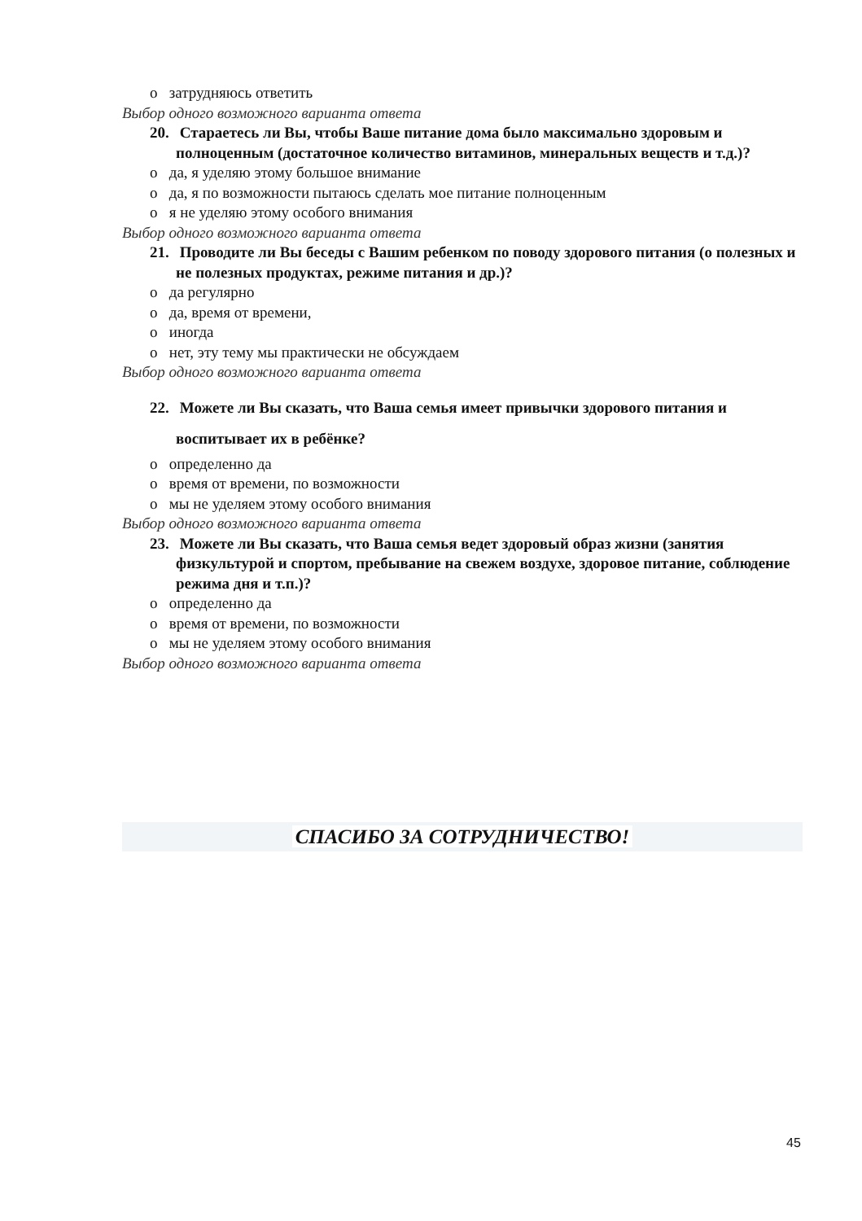о затрудняюсь ответить
Выбор одного возможного варианта ответа
20. Стараетесь ли Вы, чтобы Ваше питание дома было максимально здоровым и полноценным (достаточное количество витаминов, минеральных веществ и т.д.)?
о да, я уделяю этому большое внимание
о да, я по возможности пытаюсь сделать мое питание полноценным
о я не уделяю этому особого внимания
Выбор одного возможного варианта ответа
21. Проводите ли Вы беседы с Вашим ребенком по поводу здорового питания (о полезных и не полезных продуктах, режиме питания и др.)?
о да регулярно
о да, время от времени,
о иногда
о нет, эту тему мы практически не обсуждаем
Выбор одного возможного варианта ответа
22. Можете ли Вы сказать, что Ваша семья имеет привычки здорового питания и воспитывает их в ребёнке?
о определенно да
о время от времени, по возможности
о мы не уделяем этому особого внимания
Выбор одного возможного варианта ответа
23. Можете ли Вы сказать, что Ваша семья ведет здоровый образ жизни (занятия физкультурой и спортом, пребывание на свежем воздухе, здоровое питание, соблюдение режима дня и т.п.)?
о определенно да
о время от времени, по возможности
о мы не уделяем этому особого внимания
Выбор одного возможного варианта ответа
СПАСИБО ЗА СОТРУДНИЧЕСТВО!
45